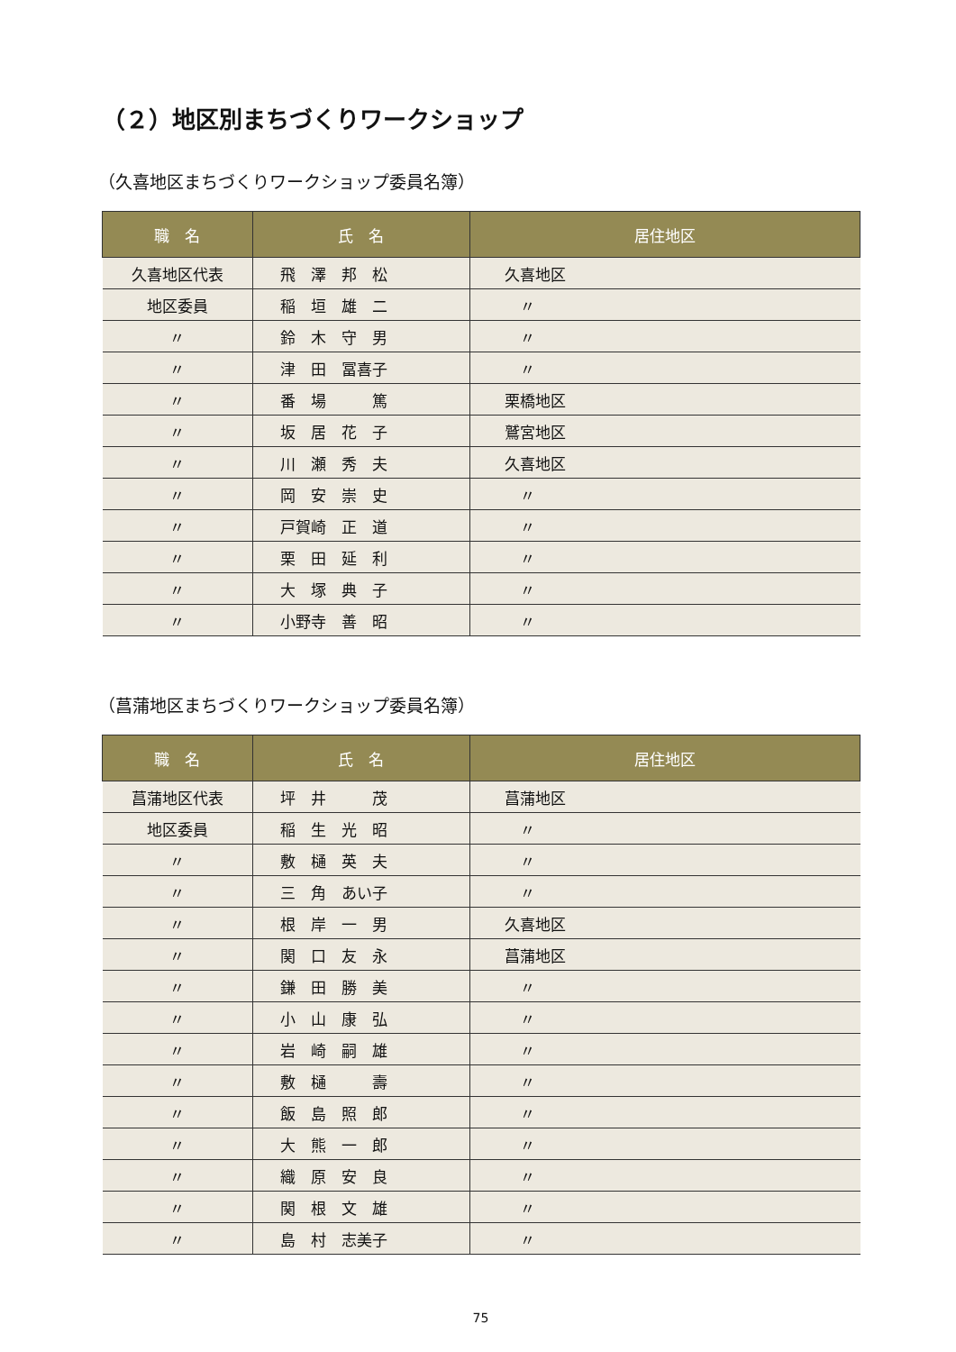（２）地区別まちづくりワークショップ
（久喜地区まちづくりワークショップ委員名簿）
| 職 名 | 氏 名 | 居住地区 |
| --- | --- | --- |
| 久喜地区代表 | 飛 澤 邦 松 | 久喜地区 |
| 地区委員 | 稲 垣 雄 二 | 〃 |
| 〃 | 鈴 木 守 男 | 〃 |
| 〃 | 津 田 冨喜子 | 〃 |
| 〃 | 番 場 篤 | 栗橋地区 |
| 〃 | 坂 居 花 子 | 鷲宮地区 |
| 〃 | 川 瀬 秀 夫 | 久喜地区 |
| 〃 | 岡 安 崇 史 | 〃 |
| 〃 | 戸賀崎 正 道 | 〃 |
| 〃 | 栗 田 延 利 | 〃 |
| 〃 | 大 塚 典 子 | 〃 |
| 〃 | 小野寺 善 昭 | 〃 |
（菖蒲地区まちづくりワークショップ委員名簿）
| 職 名 | 氏 名 | 居住地区 |
| --- | --- | --- |
| 菖蒲地区代表 | 坪 井 茂 | 菖蒲地区 |
| 地区委員 | 稲 生 光 昭 | 〃 |
| 〃 | 敷 樋 英 夫 | 〃 |
| 〃 | 三 角 あい子 | 〃 |
| 〃 | 根 岸 一 男 | 久喜地区 |
| 〃 | 関 口 友 永 | 菖蒲地区 |
| 〃 | 鎌 田 勝 美 | 〃 |
| 〃 | 小 山 康 弘 | 〃 |
| 〃 | 岩 崎 嗣 雄 | 〃 |
| 〃 | 敷 樋 壽 | 〃 |
| 〃 | 飯 島 照 郎 | 〃 |
| 〃 | 大 熊 一 郎 | 〃 |
| 〃 | 織 原 安 良 | 〃 |
| 〃 | 関 根 文 雄 | 〃 |
| 〃 | 島 村 志美子 | 〃 |
75